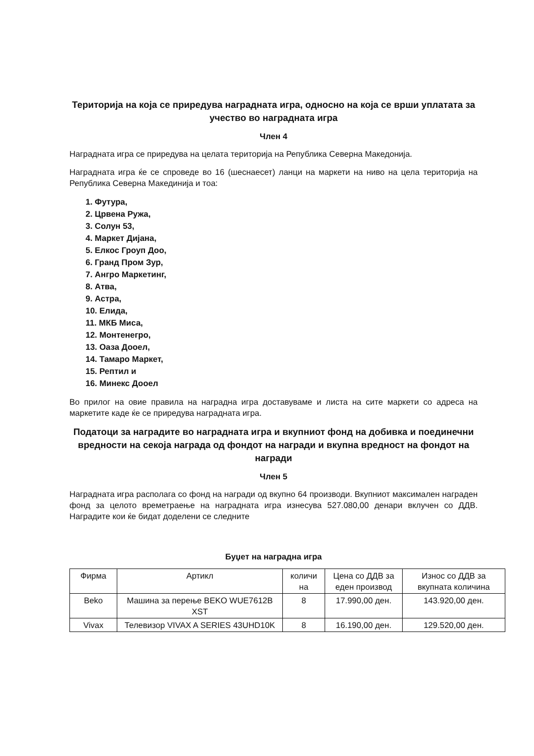Територија на која се приредува наградната игра, односно на која се врши уплатата за учество во наградната игра
Член 4
Наградната игра се приредува на целата територија на Република Северна Македонија.
Наградната игра ќе се спроведе во 16 (шеснаесет) ланци на маркети на ниво на цела територија на Република Северна Макединија и тоа:
1. Футура,
2. Црвена Ружа,
3. Солун 53,
4. Маркет Дијана,
5. Елкос Гроуп Доо,
6. Гранд Пром Зур,
7. Ангро Маркетинг,
8. Атва,
9. Астра,
10. Елида,
11. МКБ Миса,
12. Монтенегро,
13. Оаза Дооел,
14. Тамаро Маркет,
15. Рептил и
16. Минекс Дооел
Во прилог на овие правила на наградна игра доставуваме и листа на сите маркети со адреса на маркетите каде ќе се приредува наградната игра.
Податоци за наградите во наградната игра и вкупниот фонд на добивка и поединечни вредности на секоја награда од фондот на награди и вкупна вредност на фондот на награди
Член 5
Наградната игра располага со фонд на награди од вкупно 64 производи. Вкупниот максимален награден фонд за целото времетраење на наградната игра изнесува 527.080,00 денари вклучен со ДДВ. Наградите кои ќе бидат доделени се следните
Буџет на наградна игра
| Фирма | Артикл | количи на | Цена со ДДВ за еден производ | Износ со ДДВ за вкупната количина |
| --- | --- | --- | --- | --- |
| Beko | Машина за перење BEKO WUE7612B XST | 8 | 17.990,00 ден. | 143.920,00 ден. |
| Vivax | Телевизор VIVAX A SERIES 43UHD10K | 8 | 16.190,00 ден. | 129.520,00 ден. |